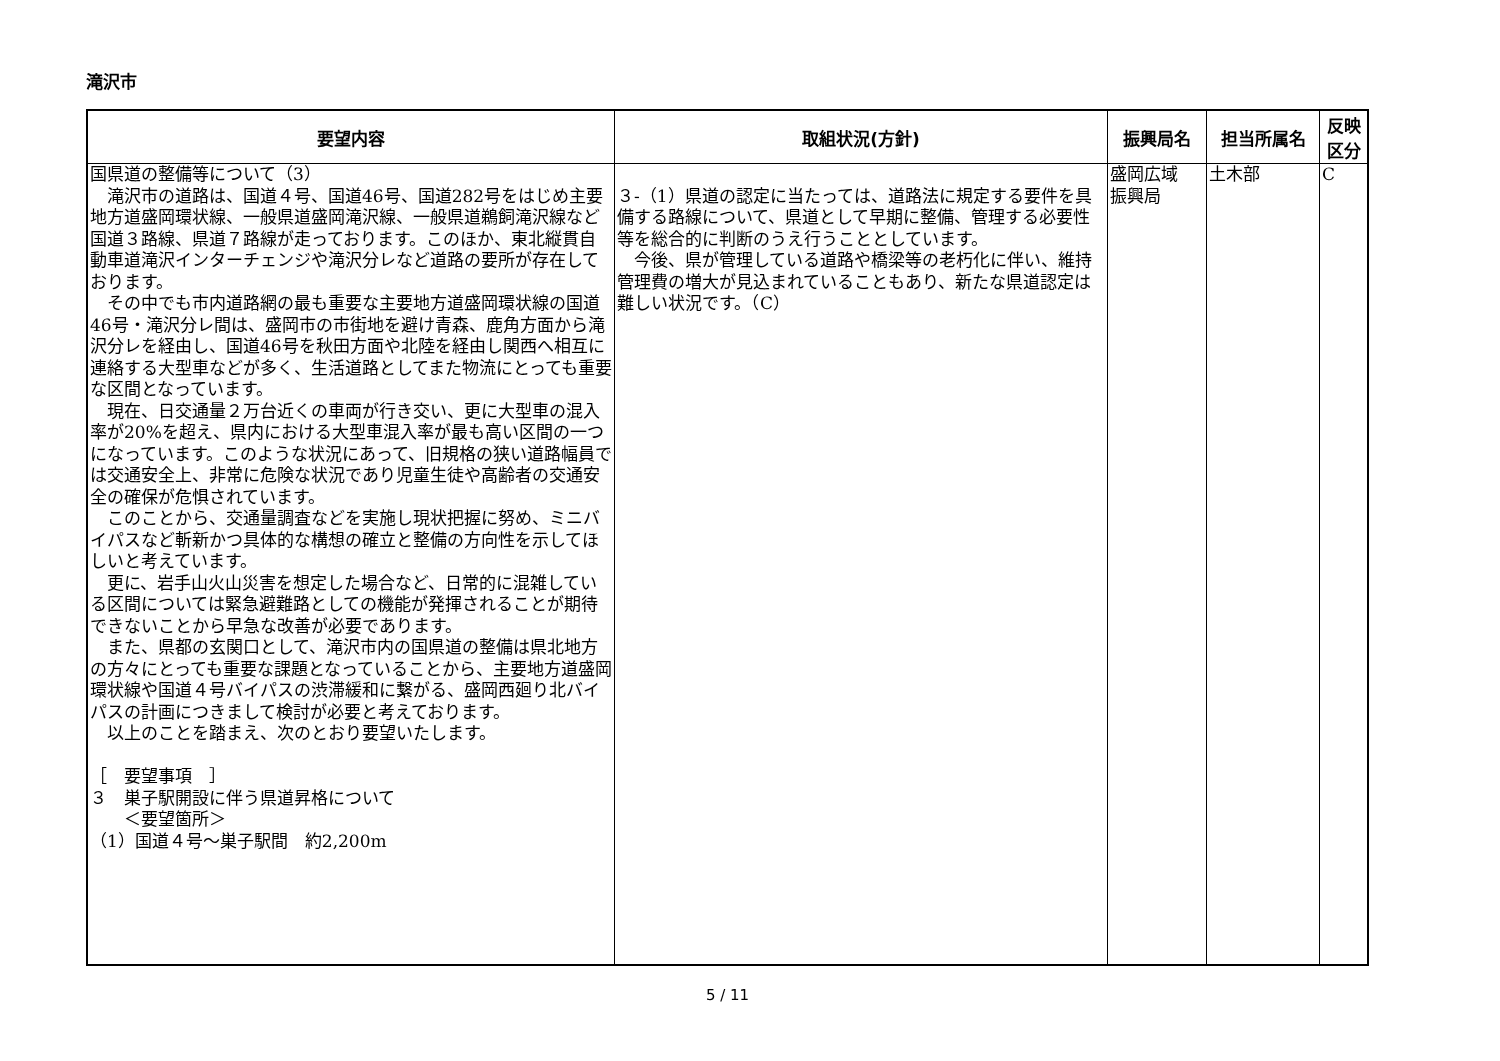滝沢市
| 要望内容 | 取組状況(方針) | 振興局名 | 担当所属名 | 反映 区分 |
| --- | --- | --- | --- | --- |
| 国県道の整備等について（3） 滝沢市の道路は、国道４号、国道46号、国道282号をはじめ主要地方道盛岡環状線、一般県道盛岡滝沢線、一般県道鵜飼滝沢線など国道３路線、県道７路線が走っております。このほか、東北縦貫自動車道滝沢インターチェンジや滝沢分レなど道路の要所が存在しております。 その中でも市内道路網の最も重要な主要地方道盛岡環状線の国道46号・滝沢分レ間は、盛岡市の市街地を避け青森、鹿角方面から滝沢分レを経由し、国道46号を秋田方面や北陸を経由し関西へ相互に連絡する大型車などが多く、生活道路としてまた物流にとっても重要な区間となっています。 現在、日交通量２万台近くの車両が行き交い、更に大型車の混入率が20%を超え、県内における大型車混入率が最も高い区間の一つになっています。このような状況にあって、旧規格の狭い道路幅員では交通安全上、非常に危険な状況であり児童生徒や高齢者の交通安全の確保が危惧されています。 このことから、交通量調査などを実施し現状把握に努め、ミニバイパスなど斬新かつ具体的な構想の確立と整備の方向性を示してほしいと考えています。 更に、岩手山火山災害を想定した場合など、日常的に混雑している区間については緊急避難路としての機能が発揮されることが期待できないことから早急な改善が必要であります。 また、県都の玄関口として、滝沢市内の国県道の整備は県北地方の方々にとっても重要な課題となっていることから、主要地方道盛岡環状線や国道４号バイパスの渋滞緩和に繋がる、盛岡西廻り北バイパスの計画につきまして検討が必要と考えております。 以上のことを踏まえ、次のとおり要望いたします。 ［ 要望事項 ］ ３ 巣子駅開設に伴う県道昇格について ＜要望箇所＞ （1）国道４号～巣子駅間 約2,200m | ３-（1）県道の認定に当たっては、道路法に規定する要件を具備する路線について、県道として早期に整備、管理する必要性等を総合的に判断のうえ行うこととしています。 今後、県が管理している道路や橋梁等の老朽化に伴い、維持管理費の増大が見込まれていることもあり、新たな県道認定は難しい状況です。（C） | 盛岡広域 振興局 | 土木部 | C |
5 / 11